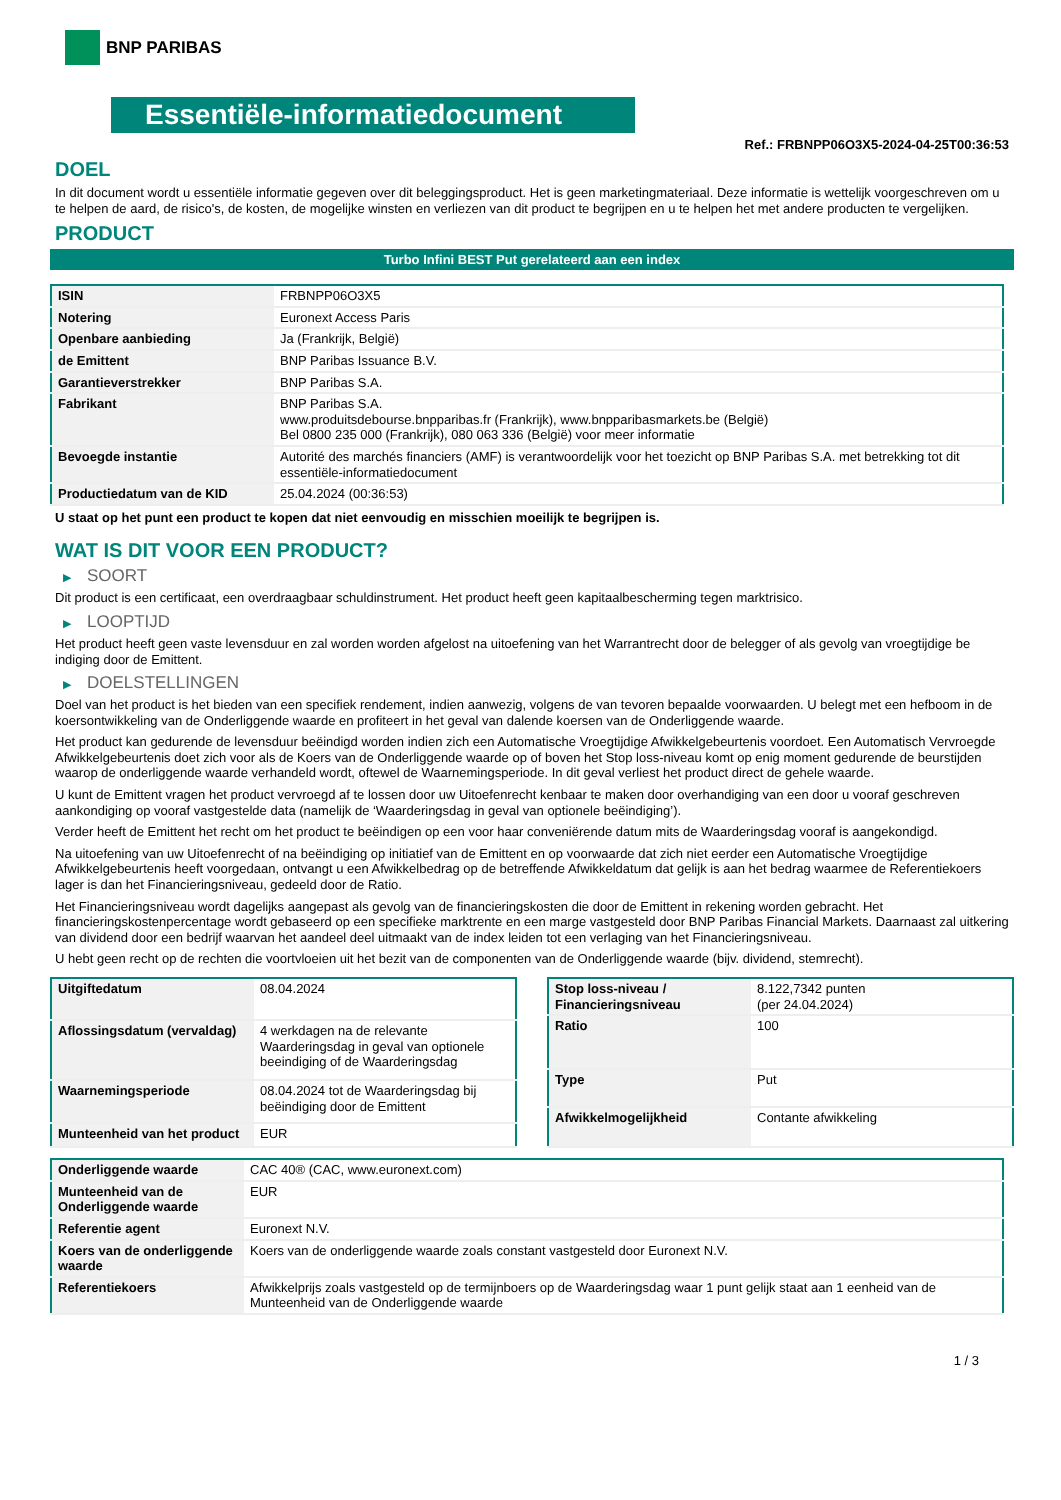BNP PARIBAS
Essentiële-informatiedocument
Ref.: FRBNPP06O3X5-2024-04-25T00:36:53
DOEL
In dit document wordt u essentiële informatie gegeven over dit beleggingsproduct. Het is geen marketingmateriaal. Deze informatie is wettelijk voorgeschreven om u te helpen de aard, de risico's, de kosten, de mogelijke winsten en verliezen van dit product te begrijpen en u te helpen het met andere producten te vergelijken.
PRODUCT
Turbo Infini BEST Put gerelateerd aan een index
| ISIN | FRBNPP06O3X5 |
| Notering | Euronext Access Paris |
| Openbare aanbieding | Ja (Frankrijk, België) |
| de Emittent | BNP Paribas Issuance B.V. |
| Garantieverstrekker | BNP Paribas S.A. |
| Fabrikant | BNP Paribas S.A. www.produitsdebourse.bnpparibas.fr (Frankrijk), www.bnpparibasmarkets.be (België) Bel 0800 235 000 (Frankrijk), 080 063 336 (België) voor meer informatie |
| Bevoegde instantie | Autorité des marchés financiers (AMF) is verantwoordelijk voor het toezicht op BNP Paribas S.A. met betrekking tot dit essentiële-informatiedocument |
| Productiedatum van de KID | 25.04.2024 (00:36:53) |
U staat op het punt een product te kopen dat niet eenvoudig en misschien moeilijk te begrijpen is.
WAT IS DIT VOOR EEN PRODUCT?
▶ SOORT
Dit product is een certificaat, een overdraagbaar schuldinstrument. Het product heeft geen kapitaalbescherming tegen marktrisico.
▶ LOOPTIJD
Het product heeft geen vaste levensduur en zal worden worden afgelost na uitoefening van het Warrantrecht door de belegger of als gevolg van vroegtijdige be indiging door de Emittent.
▶ DOELSTELLINGEN
Doel van het product is het bieden van een specifiek rendement, indien aanwezig, volgens de van tevoren bepaalde voorwaarden. U belegt met een hefboom in de koersontwikkeling van de Onderliggende waarde en profiteert in het geval van dalende koersen van de Onderliggende waarde.
Het product kan gedurende de levensduur beëindigd worden indien zich een Automatische Vroegtijdige Afwikkelgebeurtenis voordoet. Een Automatisch Vervroegde Afwikkelgebeurtenis doet zich voor als de Koers van de Onderliggende waarde op of boven het Stop loss-niveau komt op enig moment gedurende de beurstijden waarop de onderliggende waarde verhandeld wordt, oftewel de Waarnemingsperiode. In dit geval verliest het product direct de gehele waarde.
U kunt de Emittent vragen het product vervroegd af te lossen door uw Uitoefenrecht kenbaar te maken door overhandiging van een door u vooraf geschreven aankondiging op vooraf vastgestelde data (namelijk de ‘Waarderingsdag in geval van optionele beëindiging’).
Verder heeft de Emittent het recht om het product te beëindigen op een voor haar conveniërende datum mits de Waarderingsdag vooraf is aangekondigd.
Na uitoefening van uw Uitoefenrecht of na beëindiging op initiatief van de Emittent en op voorwaarde dat zich niet eerder een Automatische Vroegtijdige Afwikkelgebeurtenis heeft voorgedaan, ontvangt u een Afwikkelbedrag op de betreffende Afwikkeldatum dat gelijk is aan het bedrag waarmee de Referentiekoers lager is dan het Financieringsniveau, gedeeld door de Ratio.
Het Financieringsniveau wordt dagelijks aangepast als gevolg van de financieringskosten die door de Emittent in rekening worden gebracht. Het financieringskostenpercentage wordt gebaseerd op een specifieke marktrente en een marge vastgesteld door BNP Paribas Financial Markets. Daarnaast zal uitkering van dividend door een bedrijf waarvan het aandeel deel uitmaakt van de index leiden tot een verlaging van het Financieringsniveau.
U hebt geen recht op de rechten die voortvloeien uit het bezit van de componenten van de Onderliggende waarde (bijv. dividend, stemrecht).
| Uitgiftedatum | 08.04.2024 |
| Aflossingsdatum (vervaldag) | 4 werkdagen na de relevante Waarderingsdag in geval van optionele beeindiging of de Waarderingsdag |
| Waarnemingsperiode | 08.04.2024 tot de Waarderingsdag bij beëindiging door de Emittent |
| Munteenheid van het product | EUR |
| Stop loss-niveau / Financieringsniveau | 8.122,7342 punten (per 24.04.2024) |
| Ratio | 100 |
| Type | Put |
| Afwikkelmogelijkheid | Contante afwikkeling |
| Onderliggende waarde | CAC 40® (CAC, www.euronext.com) |
| Munteenheid van de Onderliggende waarde | EUR |
| Referentie agent | Euronext N.V. |
| Koers van de onderliggende waarde | Koers van de onderliggende waarde zoals constant vastgesteld door Euronext N.V. |
| Referentiekoers | Afwikkelprijs zoals vastgesteld op de termijnboers op de Waarderingsdag waar 1 punt gelijk staat aan 1 eenheid van de Munteenheid van de Onderliggende waarde |
1 / 3